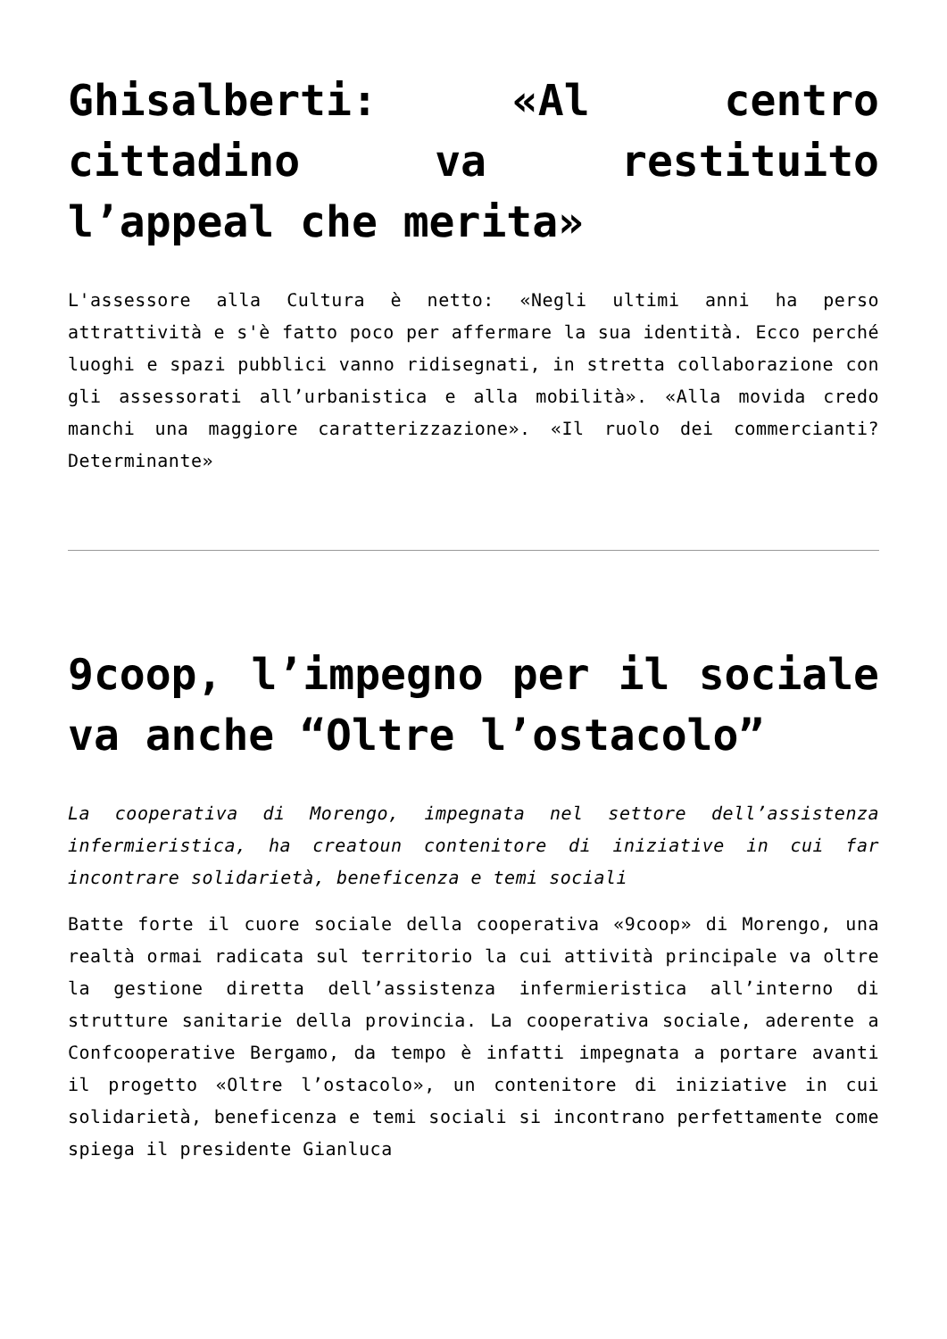Ghisalberti: «Al centro cittadino va restituito l’appeal che merita»
L'assessore alla Cultura è netto: «Negli ultimi anni ha perso attrattività e s'è fatto poco per affermare la sua identità. Ecco perché luoghi e spazi pubblici vanno ridisegnati, in stretta collaborazione con gli assessorati all’urbanistica e alla mobilità». «Alla movida credo manchi una maggiore caratterizzazione». «Il ruolo dei commercianti? Determinante»
9coop, l’impegno per il sociale va anche “Oltre l’ostacolo”
La cooperativa di Morengo, impegnata nel settore dell’assistenza infermieristica, ha creatoun contenitore di iniziative in cui far incontrare solidarietà, beneficenza e temi sociali
Batte forte il cuore sociale della cooperativa «9coop» di Morengo, una realtà ormai radicata sul territorio la cui attività principale va oltre la gestione diretta dell’assistenza infermieristica all’interno di strutture sanitarie della provincia. La cooperativa sociale, aderente a Confcooperative Bergamo, da tempo è infatti impegnata a portare avanti il progetto «Oltre l’ostacolo», un contenitore di iniziative in cui solidarietà, beneficenza e temi sociali si incontrano perfettamente come spiega il presidente Gianluca